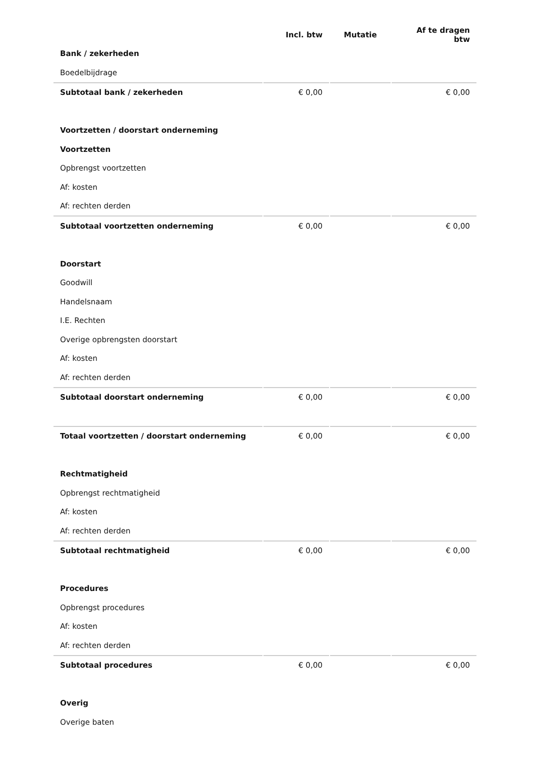| | Incl. btw | Mutatie | Af te dragen btw |
| --- | --- | --- | --- |
| Bank / zekerheden | | | |
| Boedelbijdrage | | | |
| Subtotaal bank / zekerheden | € 0,00 | | € 0,00 |
| Voortzetten / doorstart onderneming | | | |
| Voortzetten | | | |
| Opbrengst voortzetten | | | |
| Af: kosten | | | |
| Af: rechten derden | | | |
| Subtotaal voortzetten onderneming | € 0,00 | | € 0,00 |
| Doorstart | | | |
| Goodwill | | | |
| Handelsnaam | | | |
| I.E. Rechten | | | |
| Overige opbrengsten doorstart | | | |
| Af: kosten | | | |
| Af: rechten derden | | | |
| Subtotaal doorstart onderneming | € 0,00 | | € 0,00 |
| Totaal voortzetten / doorstart onderneming | € 0,00 | | € 0,00 |
| Rechtmatigheid | | | |
| Opbrengst rechtmatigheid | | | |
| Af: kosten | | | |
| Af: rechten derden | | | |
| Subtotaal rechtmatigheid | € 0,00 | | € 0,00 |
| Procedures | | | |
| Opbrengst procedures | | | |
| Af: kosten | | | |
| Af: rechten derden | | | |
| Subtotaal procedures | € 0,00 | | € 0,00 |
| Overig | | | |
| Overige baten | | | |